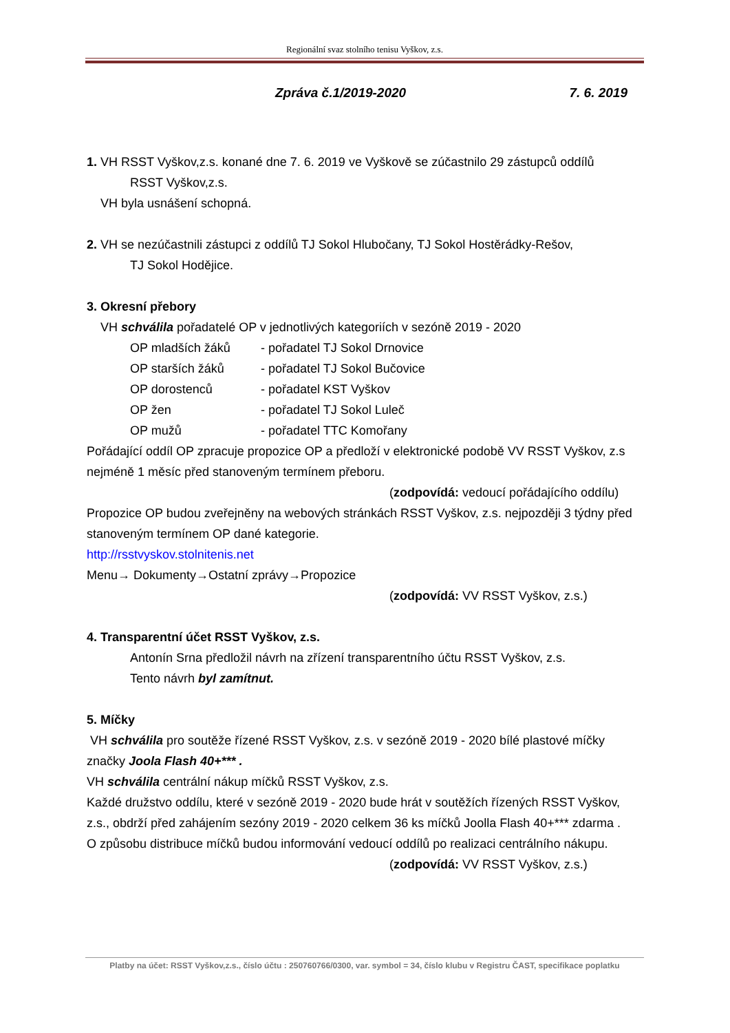Regionální svaz stolního tenisu Vyškov, z.s.
Zpráva č.1/2019-2020 7. 6. 2019
1. VH RSST Vyškov,z.s. konané dne 7. 6. 2019 ve Vyškově se zúčastnilo 29 zástupců oddílů
RSST Vyškov,z.s.
VH byla usnášení schopná.
2. VH se nezúčastnili zástupci z oddílů TJ Sokol Hlubočany, TJ Sokol Hostěrádky-Rešov,
TJ Sokol Hodějice.
3. Okresní přebory
VH schválila pořadatelé OP v jednotlivých kategoriích v sezóně 2019 - 2020
OP mladších žáků - pořadatel TJ Sokol Drnovice
OP starších žáků - pořadatel TJ Sokol Bučovice
OP dorostenců - pořadatel KST Vyškov
OP žen - pořadatel TJ Sokol Luleč
OP mužů - pořadatel TTC Komořany
Pořádající oddíl OP zpracuje propozice OP a předloží v elektronické podobě VV RSST Vyškov, z.s nejméně 1 měsíc před stanoveným termínem přeboru.
(zodpovídá: vedoucí pořádajícího oddílu)
Propozice OP budou zveřejněny na webových stránkách RSST Vyškov, z.s. nejpozději 3 týdny před stanoveným termínem OP dané kategorie.
http://rsstvyskov.stolnitenis.net
Menu→ Dokumenty→Ostatní zprávy→Propozice
(zodpovídá: VV RSST Vyškov, z.s.)
4. Transparentní účet RSST Vyškov, z.s.
Antonín Srna předložil návrh na zřízení transparentního účtu RSST Vyškov, z.s.
Tento návrh byl zamítnut.
5. Míčky
VH schválila pro soutěže řízené RSST Vyškov, z.s. v sezóně 2019 - 2020 bílé plastové míčky značky Joola Flash 40+*** .
VH schválila centrální nákup míčků RSST Vyškov, z.s.
Každé družstvo oddílu, které v sezóně 2019 - 2020 bude hrát v soutěžích řízených RSST Vyškov, z.s., obdrží před zahájením sezóny 2019 - 2020 celkem 36 ks míčků Joolla Flash 40+*** zdarma .
O způsobu distribuce míčků budou informování vedoucí oddílů po realizaci centrálního nákupu.
(zodpovídá: VV RSST Vyškov, z.s.)
Platby na účet: RSST Vyškov,z.s., číslo účtu : 250760766/0300, var. symbol = 34, číslo klubu v Registru ČAST, specifikace poplatku